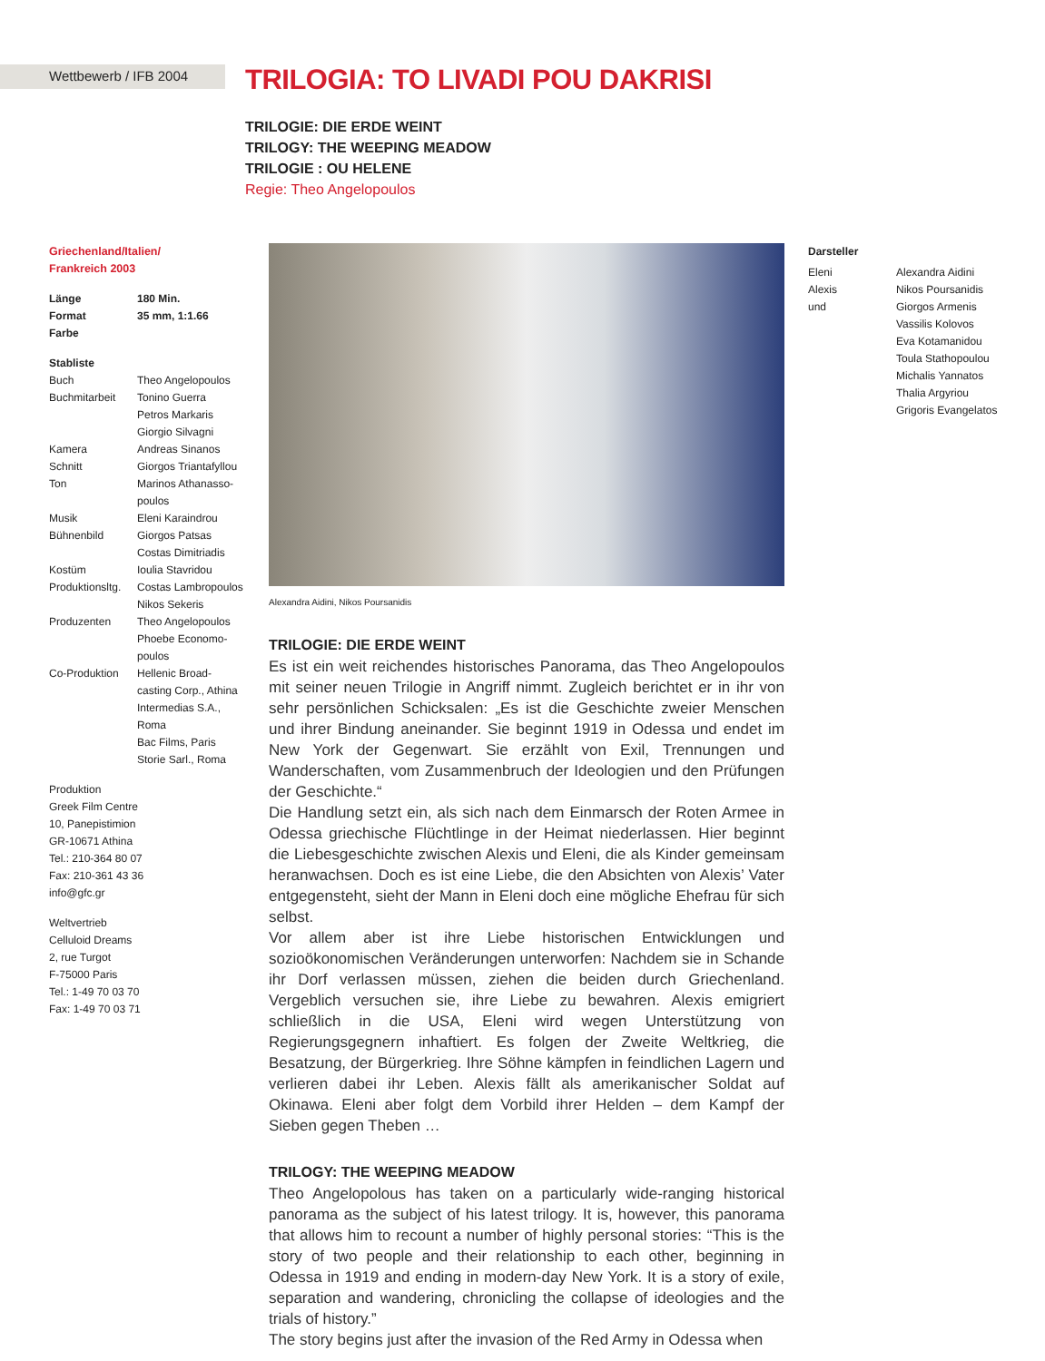Wettbewerb / IFB 2004
TRILOGIA: TO LIVADI POU DAKRISI
TRILOGIE: DIE ERDE WEINT
TRILOGY: THE WEEPING MEADOW
TRILOGIE : OU HELENE
Regie: Theo Angelopoulos
Griechenland/Italien/
Frankreich 2003
| Länge | 180 Min. |
| --- | --- |
| Format | 35 mm, 1:1.66 |
| Farbe | |
| Stabliste | |
| --- | --- |
| Buch | Theo Angelopoulos |
| Buchmitarbeit | Tonino Guerra Petros Markaris Giorgio Silvagni |
| Kamera | Andreas Sinanos |
| Schnitt | Giorgos Triantafyllou |
| Ton | Marinos Athanasso- poulos |
| Musik | Eleni Karaindrou |
| Bühnenbild | Giorgos Patsas Costas Dimitriadis |
| Kostüm | Ioulia Stavridou |
| Produktionsltg. | Costas Lambropoulos Nikos Sekeris |
| Produzenten | Theo Angelopoulos Phoebe Economo- poulos |
| Co-Produktion | Hellenic Broad- casting Corp., Athina Intermedias S.A., Roma Bac Films, Paris Storie Sarl., Roma |
Produktion
Greek Film Centre
10, Panepistimion
GR-10671 Athina
Tel.: 210-364 80 07
Fax: 210-361 43 36
info@gfc.gr
Weltvertrieb
Celluloid Dreams
2, rue Turgot
F-75000 Paris
Tel.: 1-49 70 03 70
Fax: 1-49 70 03 71
Alexandra Aidini, Nikos Poursanidis
TRILOGIE: DIE ERDE WEINT
Es ist ein weit reichendes historisches Panorama, das Theo Angelopoulos mit seiner neuen Trilogie in Angriff nimmt. Zugleich berichtet er in ihr von sehr persönlichen Schicksalen: „Es ist die Geschichte zweier Menschen und ihrer Bindung aneinander. Sie beginnt 1919 in Odessa und endet im New York der Gegenwart. Sie erzählt von Exil, Trennungen und Wanderschaften, vom Zusammenbruch der Ideologien und den Prüfungen der Geschichte.“
Die Handlung setzt ein, als sich nach dem Einmarsch der Roten Armee in Odessa griechische Flüchtlinge in der Heimat niederlassen. Hier beginnt die Liebesgeschichte zwischen Alexis und Eleni, die als Kinder gemeinsam heranwachsen. Doch es ist eine Liebe, die den Absichten von Alexis’ Vater entgegensteht, sieht der Mann in Eleni doch eine mögliche Ehefrau für sich selbst.
Vor allem aber ist ihre Liebe historischen Entwicklungen und sozioökonomischen Veränderungen unterworfen: Nachdem sie in Schande ihr Dorf verlassen müssen, ziehen die beiden durch Griechenland. Vergeblich versuchen sie, ihre Liebe zu bewahren. Alexis emigriert schließlich in die USA, Eleni wird wegen Unterstützung von Regierungsgegnern inhaftiert. Es folgen der Zweite Weltkrieg, die Besatzung, der Bürgerkrieg. Ihre Söhne kämpfen in feindlichen Lagern und verlieren dabei ihr Leben. Alexis fällt als amerikanischer Soldat auf Okinawa. Eleni aber folgt dem Vorbild ihrer Helden – dem Kampf der Sieben gegen Theben …
TRILOGY: THE WEEPING MEADOW
Theo Angelopolous has taken on a particularly wide-ranging historical panorama as the subject of his latest trilogy. It is, however, this panorama that allows him to recount a number of highly personal stories: “This is the story of two people and their relationship to each other, beginning in Odessa in 1919 and ending in modern-day New York. It is a story of exile, separation and wandering, chronicling the collapse of ideologies and the trials of history.”
The story begins just after the invasion of the Red Army in Odessa when
Darsteller
| Eleni | Alexandra Aidini |
| Alexis | Nikos Poursanidis |
| und | Giorgos Armenis Vassilis Kolovos Eva Kotamanidou Toula Stathopoulou Michalis Yannatos Thalia Argyriou Grigoris Evangelatos |